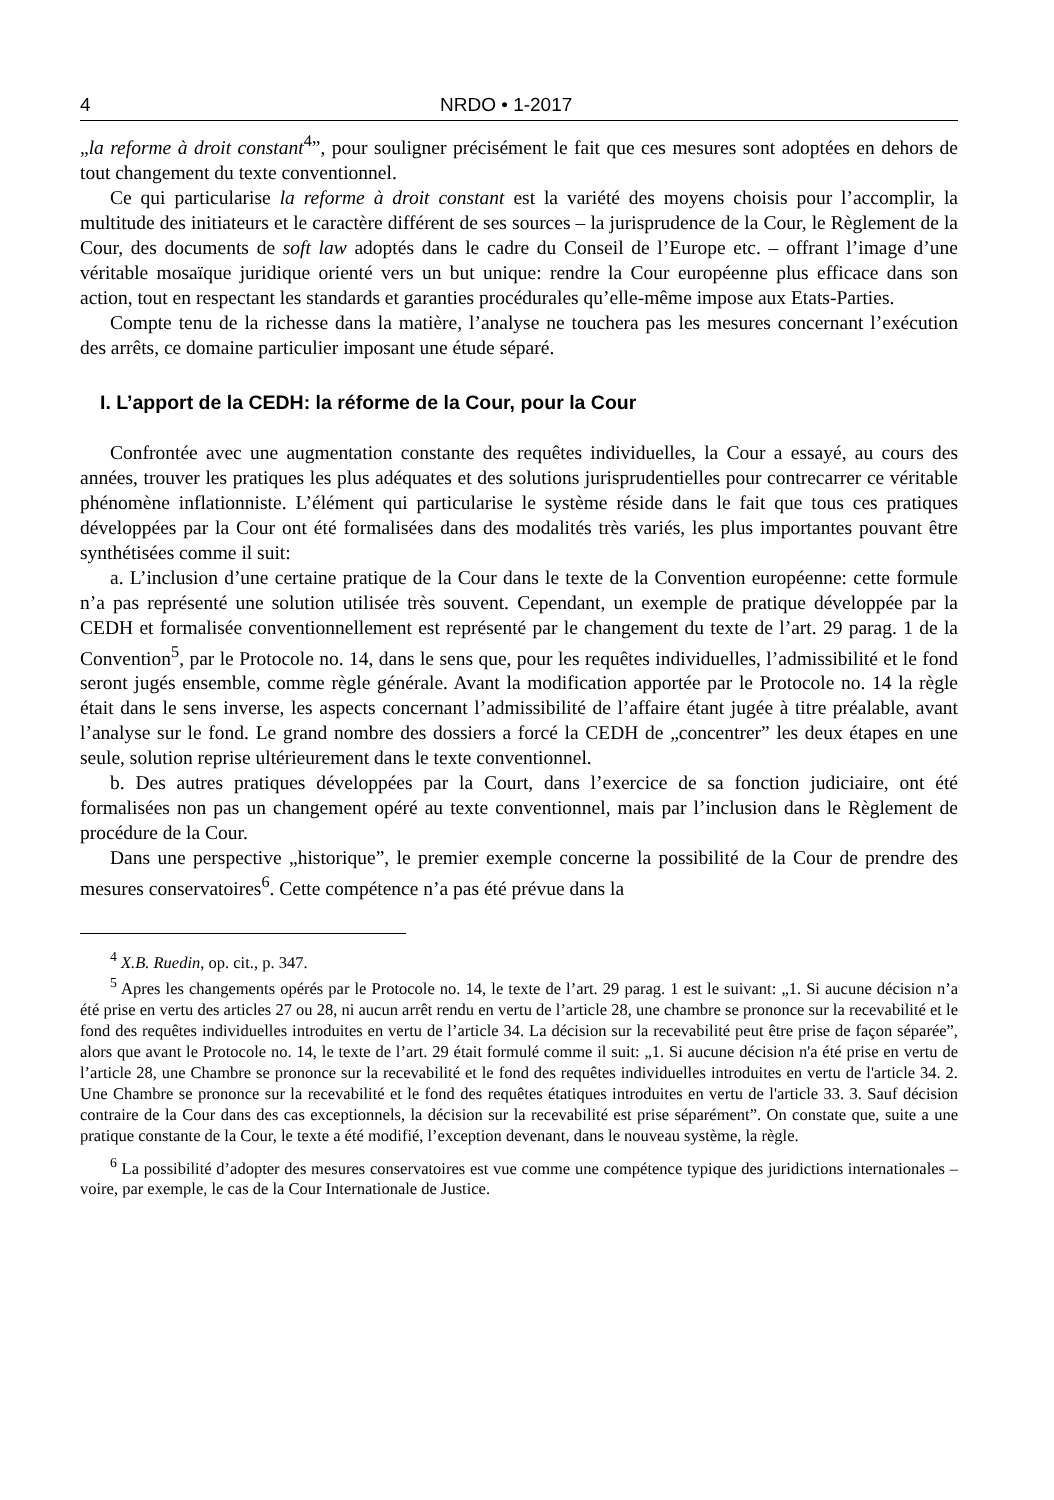4 NRDO • 1-2017
„la reforme à droit constant<sup>4</sup>”, pour souligner précisément le fait que ces mesures sont adoptées en dehors de tout changement du texte conventionnel.
Ce qui particularise la reforme à droit constant est la variété des moyens choisis pour l’accomplir, la multitude des initiateurs et le caractère différent de ses sources – la jurisprudence de la Cour, le Règlement de la Cour, des documents de soft law adoptés dans le cadre du Conseil de l’Europe etc. – offrant l’image d’une véritable mosaïque juridique orienté vers un but unique: rendre la Cour européenne plus efficace dans son action, tout en respectant les standards et garanties procédurales qu’elle-même impose aux Etats-Parties.
Compte tenu de la richesse dans la matière, l’analyse ne touchera pas les mesures concernant l’exécution des arrêts, ce domaine particulier imposant une étude séparé.
I. L’apport de la CEDH: la réforme de la Cour, pour la Cour
Confrontée avec une augmentation constante des requêtes individuelles, la Cour a essayé, au cours des années, trouver les pratiques les plus adéquates et des solutions jurisprudentielles pour contrecarrer ce véritable phénomène inflationniste. L’élément qui particularise le système réside dans le fait que tous ces pratiques développées par la Cour ont été formalisées dans des modalités très variés, les plus importantes pouvant être synthétisées comme il suit:
a. L’inclusion d’une certaine pratique de la Cour dans le texte de la Convention européenne: cette formule n’a pas représenté une solution utilisée très souvent. Cependant, un exemple de pratique développée par la CEDH et formalisée conventionnellement est représenté par le changement du texte de l’art. 29 parag. 1 de la Convention<sup>5</sup>, par le Protocole no. 14, dans le sens que, pour les requêtes individuelles, l’admissibilité et le fond seront jugés ensemble, comme règle générale. Avant la modification apportée par le Protocole no. 14 la règle était dans le sens inverse, les aspects concernant l’admissibilité de l’affaire étant jugée à titre préalable, avant l’analyse sur le fond. Le grand nombre des dossiers a forcé la CEDH de „concentrer” les deux étapes en une seule, solution reprise ultérieurement dans le texte conventionnel.
b. Des autres pratiques développées par la Court, dans l’exercice de sa fonction judiciaire, ont été formalisées non pas un changement opéré au texte conventionnel, mais par l’inclusion dans le Règlement de procédure de la Cour.
Dans une perspective „historique”, le premier exemple concerne la possibilité de la Cour de prendre des mesures conservatoires<sup>6</sup>. Cette compétence n’a pas été prévue dans la
<sup>4</sup> X.B. Ruedin, op. cit., p. 347.
<sup>5</sup> Apres les changements opérés par le Protocole no. 14, le texte de l’art. 29 parag. 1 est le suivant: „1. Si aucune décision n’a été prise en vertu des articles 27 ou 28, ni aucun arrêt rendu en vertu de l’article 28, une chambre se prononce sur la recevabilité et le fond des requêtes individuelles introduites en vertu de l’article 34. La décision sur la recevabilité peut être prise de façon séparée”, alors que avant le Protocole no. 14, le texte de l’art. 29 était formulé comme il suit: „1. Si aucune décision n'a été prise en vertu de l’article 28, une Chambre se prononce sur la recevabilité et le fond des requêtes individuelles introduites en vertu de l'article 34. 2. Une Chambre se prononce sur la recevabilité et le fond des requêtes étatiques introduites en vertu de l'article 33. 3. Sauf décision contraire de la Cour dans des cas exceptionnels, la décision sur la recevabilité est prise séparément”. On constate que, suite a une pratique constante de la Cour, le texte a été modifié, l’exception devenant, dans le nouveau système, la règle.
<sup>6</sup> La possibilité d’adopter des mesures conservatoires est vue comme une compétence typique des juridictions internationales – voire, par exemple, le cas de la Cour Internationale de Justice.